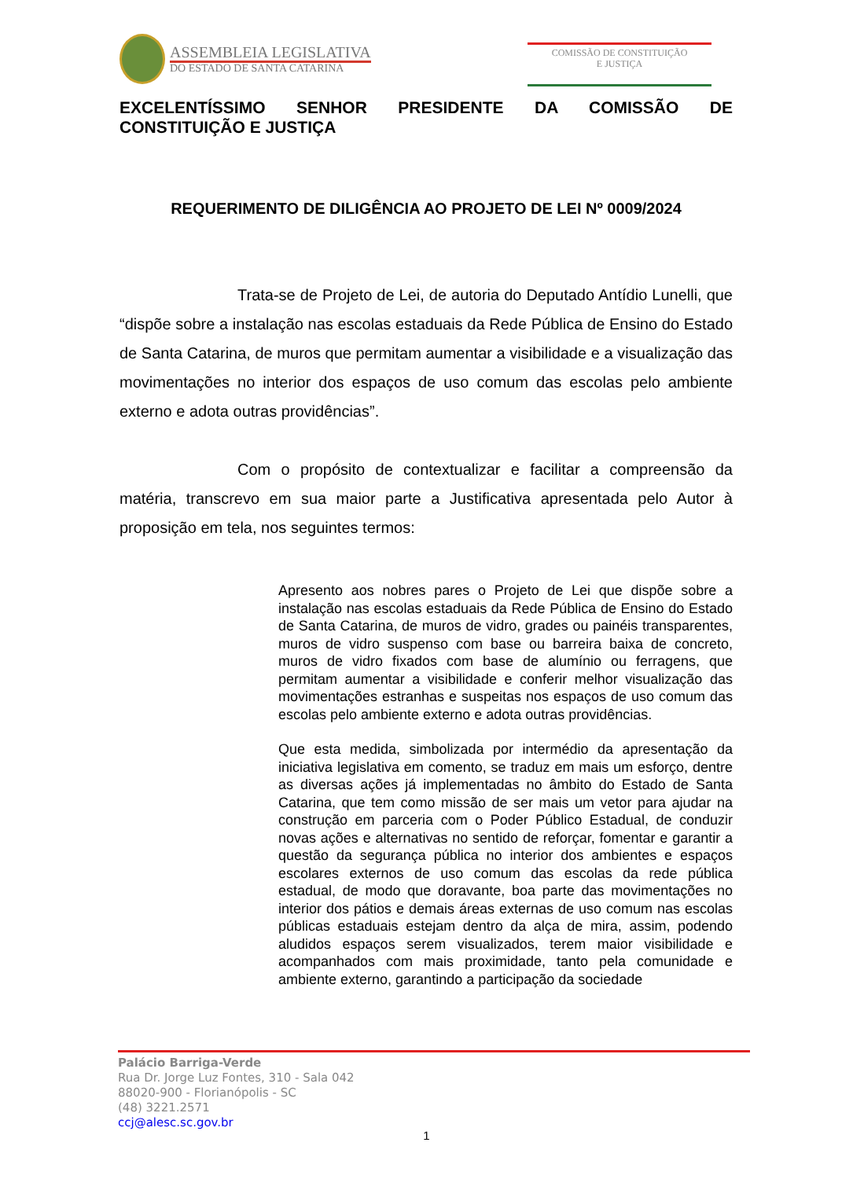ASSEMBLEIA LEGISLATIVA
DO ESTADO DE SANTA CATARINA
COMISSÃO DE CONSTITUIÇÃO
E JUSTIÇA
EXCELENTÍSSIMO SENHOR PRESIDENTE DA COMISSÃO DE
CONSTITUIÇÃO E JUSTIÇA
REQUERIMENTO DE DILIGÊNCIA AO PROJETO DE LEI Nº 0009/2024
Trata-se de Projeto de Lei, de autoria do Deputado Antídio Lunelli, que “dispõe sobre a instalação nas escolas estaduais da Rede Pública de Ensino do Estado de Santa Catarina, de muros que permitam aumentar a visibilidade e a visualização das movimentações no interior dos espaços de uso comum das escolas pelo ambiente externo e adota outras providências”.
Com o propósito de contextualizar e facilitar a compreensão da matéria, transcrevo em sua maior parte a Justificativa apresentada pelo Autor à proposição em tela, nos seguintes termos:
Apresento aos nobres pares o Projeto de Lei que dispõe sobre a instalação nas escolas estaduais da Rede Pública de Ensino do Estado de Santa Catarina, de muros de vidro, grades ou painéis transparentes, muros de vidro suspenso com base ou barreira baixa de concreto, muros de vidro fixados com base de alumínio ou ferragens, que permitam aumentar a visibilidade e conferir melhor visualização das movimentações estranhas e suspeitas nos espaços de uso comum das escolas pelo ambiente externo e adota outras providências.
Que esta medida, simbolizada por intermédio da apresentação da iniciativa legislativa em comento, se traduz em mais um esforço, dentre as diversas ações já implementadas no âmbito do Estado de Santa Catarina, que tem como missão de ser mais um vetor para ajudar na construção em parceria com o Poder Público Estadual, de conduzir novas ações e alternativas no sentido de reforçar, fomentar e garantir a questão da segurança pública no interior dos ambientes e espaços escolares externos de uso comum das escolas da rede pública estadual, de modo que doravante, boa parte das movimentações no interior dos pátios e demais áreas externas de uso comum nas escolas públicas estaduais estejam dentro da alça de mira, assim, podendo aludidos espaços serem visualizados, terem maior visibilidade e acompanhados com mais proximidade, tanto pela comunidade e ambiente externo, garantindo a participação da sociedade
Palácio Barriga-Verde
Rua Dr. Jorge Luz Fontes, 310 - Sala 042
88020-900 - Florianópolis - SC
(48) 3221.2571
ccj@alesc.sc.gov.br
1